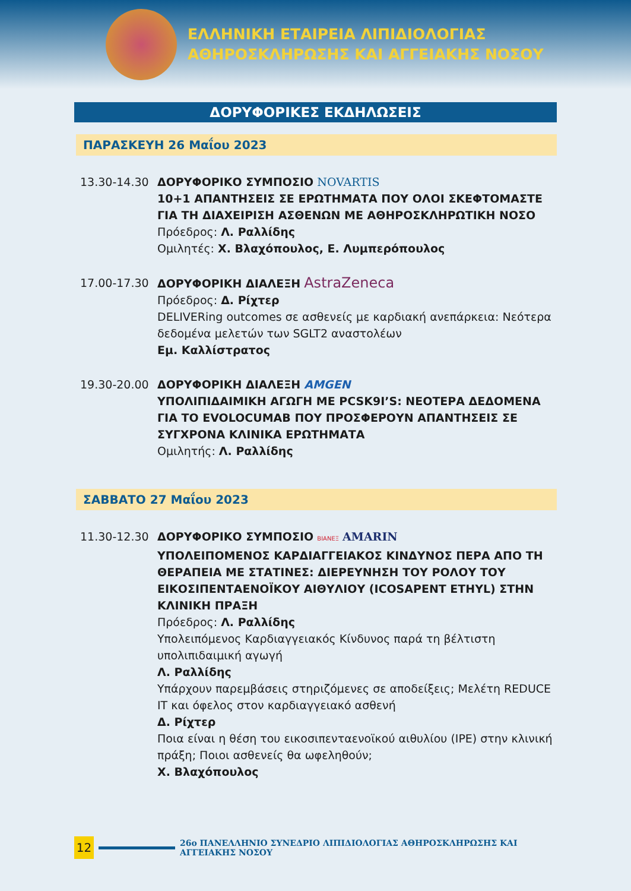ΕΛΛΗΝΙΚΗ ΕΤΑΙΡΕΙΑ ΛΙΠΙΔΙΟΛΟΓΙΑΣ
ΑΘΗΡΟΣΚΛΗΡΩΣΗΣ ΚΑΙ ΑΓΓΕΙΑΚΗΣ ΝΟΣΟΥ
ΔΟΡΥΦΟΡΙΚΕΣ ΕΚΔΗΛΩΣΕΙΣ
ΠΑΡΑΣΚΕΥΗ 26 Μαΐου 2023
13.30-14.30 ΔΟΡΥΦΟΡΙΚΟ ΣΥΜΠΟΣΙΟ NOVARTIS
10+1 ΑΠΑΝΤΗΣΕΙΣ ΣΕ ΕΡΩΤΗΜΑΤΑ ΠΟΥ ΟΛΟΙ ΣΚΕΦΤΟΜΑΣΤΕ ΓΙΑ ΤΗ ΔΙΑΧΕΙΡΙΣΗ ΑΣΘΕΝΩΝ ΜΕ ΑΘΗΡΟΣΚΛΗΡΩΤΙΚΗ ΝΟΣΟ
Πρόεδρος: Λ. Ραλλίδης
Ομιλητές: Χ. Βλαχόπουλος, Ε. Λυμπερόπουλος
17.00-17.30 ΔΟΡΥΦΟΡΙΚΗ ΔΙΑΛΕΞΗ AstraZeneca
Πρόεδρος: Δ. Ρίχτερ
DELIVERing outcomes σε ασθενείς με καρδιακή ανεπάρκεια: Νεότερα δεδομένα μελετών των SGLT2 αναστολέων
Εμ. Καλλίστρατος
19.30-20.00 ΔΟΡΥΦΟΡΙΚΗ ΔΙΑΛΕΞΗ AMGEN
ΥΠΟΛΙΠΙΔΑΙΜΙΚΗ ΑΓΩΓΗ ΜΕ PCSK9I’S: ΝΕΟΤΕΡΑ ΔΕΔΟΜΕΝΑ ΓΙΑ ΤΟ EVOLOCUMAB ΠΟΥ ΠΡΟΣΦΕΡΟΥΝ ΑΠΑΝΤΗΣΕΙΣ ΣΕ ΣΥΓΧΡΟΝΑ ΚΛΙΝΙΚΑ ΕΡΩΤΗΜΑΤΑ
Ομιλητής: Λ. Ραλλίδης
ΣΑΒΒΑΤΟ 27 Μαΐου 2023
11.30-12.30 ΔΟΡΥΦΟΡΙΚΟ ΣΥΜΠΟΣΙΟ ΒΙΑΝΕΞ AMARIN
ΥΠΟΛΕΙΠΟΜΕΝΟΣ ΚΑΡΔΙΑΓΓΕΙΑΚΟΣ ΚΙΝΔΥΝΟΣ ΠΕΡΑ ΑΠΟ ΤΗ ΘΕΡΑΠΕΙΑ ΜΕ ΣΤΑΤΙΝΕΣ: ΔΙΕΡΕΥΝΗΣΗ ΤΟΥ ΡΟΛΟΥ ΤΟΥ ΕΙΚΟΣΙΠΕΝΤΑΕΝΟΪΚΟΥ ΑΙΘΥΛΙΟΥ (ICOSAPENT ETHYL) ΣΤΗΝ ΚΛΙΝΙΚΗ ΠΡΑΞΗ
Πρόεδρος: Λ. Ραλλίδης
Υπολειπόμενος Καρδιαγγειακός Κίνδυνος παρά τη βέλτιστη υπολιπιδαιμική αγωγή
Λ. Ραλλίδης
Υπάρχουν παρεμβάσεις στηριζόμενες σε αποδείξεις; Μελέτη REDUCE IT και όφελος στον καρδιαγγειακό ασθενή
Δ. Ρίχτερ
Ποια είναι η θέση του εικοσιπενταενοϊκού αιθυλίου (IPE) στην κλινική πράξη; Ποιοι ασθενείς θα ωφεληθούν;
Χ. Βλαχόπουλος
12
26ο ΠΑΝΕΛΛΗΝΙΟ ΣΥΝΕΔΡΙΟ ΛΙΠΙΔΙΟΛΟΓΙΑΣ ΑΘΗΡΟΣΚΛΗΡΩΣΗΣ ΚΑΙ ΑΓΓΕΙΑΚΗΣ ΝΟΣΟΥ